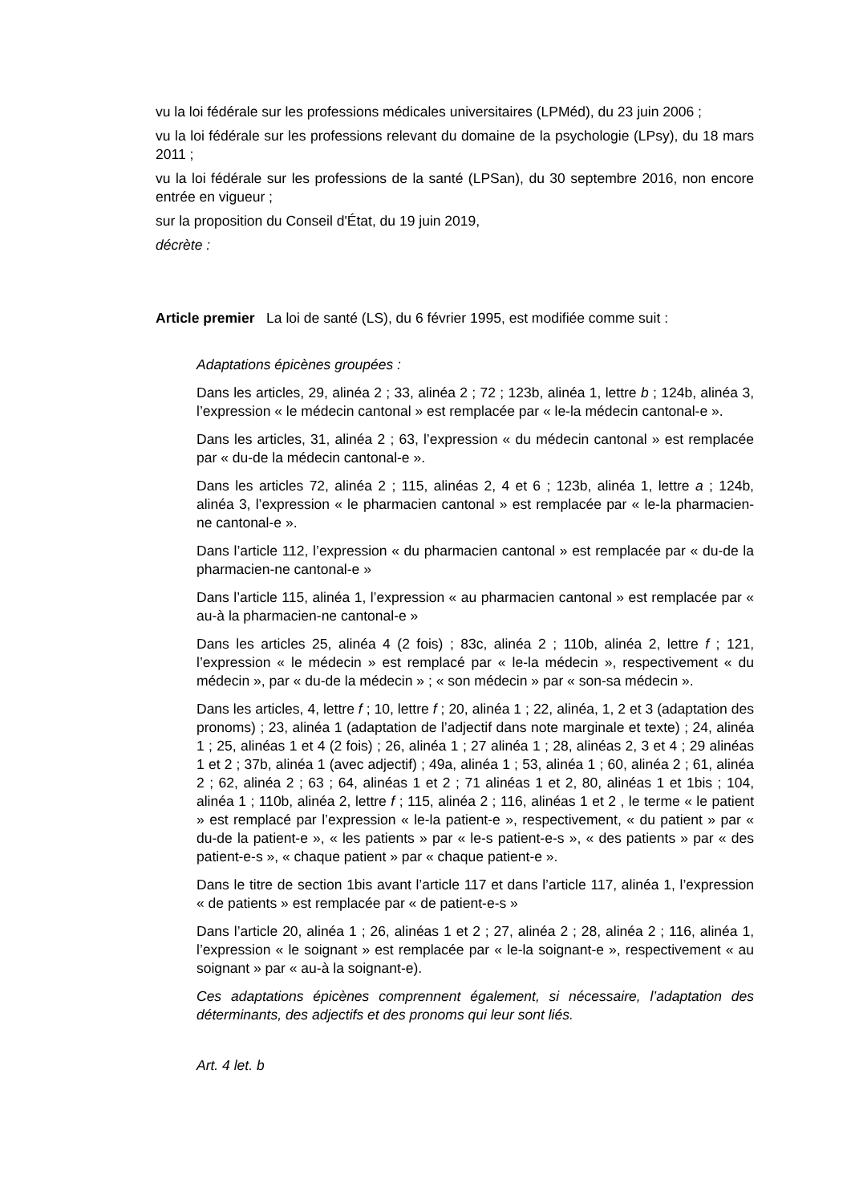vu la loi fédérale sur les professions médicales universitaires (LPMéd), du 23 juin 2006 ;
vu la loi fédérale sur les professions relevant du domaine de la psychologie (LPsy), du 18 mars 2011 ;
vu la loi fédérale sur les professions de la santé (LPSan), du 30 septembre 2016, non encore entrée en vigueur ;
sur la proposition du Conseil d'État, du 19 juin 2019,
décrète :
Article premier La loi de santé (LS), du 6 février 1995, est modifiée comme suit :
Adaptations épicènes groupées :
Dans les articles, 29, alinéa 2 ; 33, alinéa 2 ; 72 ; 123b, alinéa 1, lettre b ; 124b, alinéa 3, l’expression « le médecin cantonal » est remplacée par « le-la médecin cantonal-e ».
Dans les articles, 31, alinéa 2 ; 63, l’expression « du médecin cantonal » est remplacée par « du-de la médecin cantonal-e ».
Dans les articles 72, alinéa 2 ; 115, alinéas 2, 4 et 6 ; 123b, alinéa 1, lettre a ; 124b, alinéa 3, l’expression « le pharmacien cantonal » est remplacée par « le-la pharmacien-ne cantonal-e ».
Dans l’article 112, l’expression « du pharmacien cantonal » est remplacée par « du-de la pharmacien-ne cantonal-e »
Dans l’article 115, alinéa 1, l’expression « au pharmacien cantonal » est remplacée par « au-à la pharmacien-ne cantonal-e »
Dans les articles 25, alinéa 4 (2 fois) ; 83c, alinéa 2 ; 110b, alinéa 2, lettre f ; 121, l’expression « le médecin » est remplacé par « le-la médecin », respectivement « du médecin », par « du-de la médecin » ; « son médecin » par « son-sa médecin ».
Dans les articles, 4, lettre f ; 10, lettre f ; 20, alinéa 1 ; 22, alinéa, 1, 2 et 3 (adaptation des pronoms) ; 23, alinéa 1 (adaptation de l’adjectif dans note marginale et texte) ; 24, alinéa 1 ; 25, alinéas 1 et 4 (2 fois) ; 26, alinéa 1 ; 27 alinéa 1 ; 28, alinéas 2, 3 et 4 ; 29 alinéas 1 et 2 ; 37b, alinéa 1 (avec adjectif) ; 49a, alinéa 1 ; 53, alinéa 1 ; 60, alinéa 2 ; 61, alinéa 2 ; 62, alinéa 2 ; 63 ; 64, alinéas 1 et 2 ; 71 alinéas 1 et 2, 80, alinéas 1 et 1bis ; 104, alinéa 1 ; 110b, alinéa 2, lettre f ; 115, alinéa 2 ; 116, alinéas 1 et 2 , le terme « le patient » est remplacé par l’expression « le-la patient-e », respectivement, « du patient » par « du-de la patient-e », « les patients » par « le-s patient-e-s », « des patients » par « des patient-e-s », « chaque patient » par « chaque patient-e ».
Dans le titre de section 1bis avant l’article 117 et dans l’article 117, alinéa 1, l’expression « de patients » est remplacée par « de patient-e-s »
Dans l’article 20, alinéa 1 ; 26, alinéas 1 et 2 ; 27, alinéa 2 ; 28, alinéa 2 ; 116, alinéa 1, l’expression « le soignant » est remplacée par « le-la soignant-e », respectivement « au soignant » par « au-à la soignant-e).
Ces adaptations épicènes comprennent également, si nécessaire, l’adaptation des déterminants, des adjectifs et des pronoms qui leur sont liés.
Art. 4 let. b